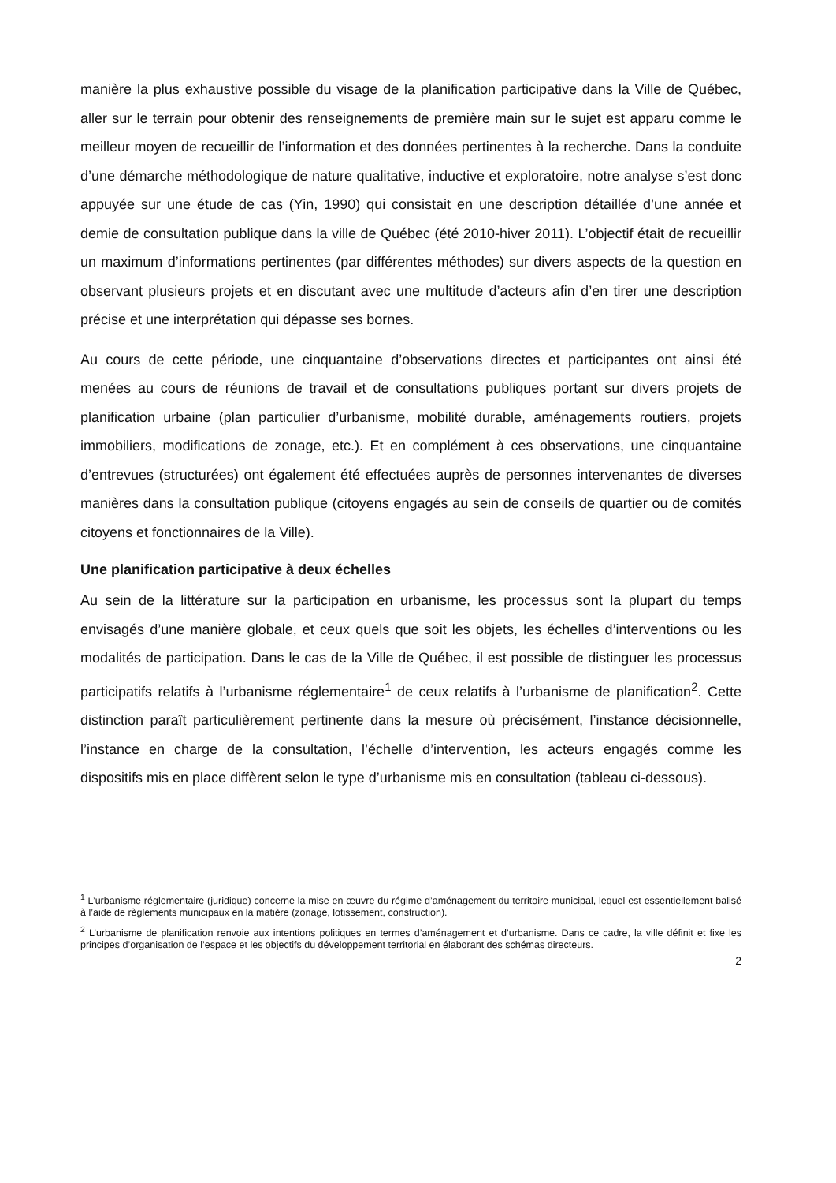manière la plus exhaustive possible du visage de la planification participative dans la Ville de Québec, aller sur le terrain pour obtenir des renseignements de première main sur le sujet est apparu comme le meilleur moyen de recueillir de l’information et des données pertinentes à la recherche. Dans la conduite d’une démarche méthodologique de nature qualitative, inductive et exploratoire, notre analyse s’est donc appuyée sur une étude de cas (Yin, 1990) qui consistait en une description détaillée d’une année et demie de consultation publique dans la ville de Québec (été 2010-hiver 2011). L’objectif était de recueillir un maximum d’informations pertinentes (par différentes méthodes) sur divers aspects de la question en observant plusieurs projets et en discutant avec une multitude d’acteurs afin d’en tirer une description précise et une interprétation qui dépasse ses bornes.
Au cours de cette période, une cinquantaine d’observations directes et participantes ont ainsi été menées au cours de réunions de travail et de consultations publiques portant sur divers projets de planification urbaine (plan particulier d’urbanisme, mobilité durable, aménagements routiers, projets immobiliers, modifications de zonage, etc.). Et en complément à ces observations, une cinquantaine d’entrevues (structurées) ont également été effectuées auprès de personnes intervenantes de diverses manières dans la consultation publique (citoyens engagés au sein de conseils de quartier ou de comités citoyens et fonctionnaires de la Ville).
Une planification participative à deux échelles
Au sein de la littérature sur la participation en urbanisme, les processus sont la plupart du temps envisagés d’une manière globale, et ceux quels que soit les objets, les échelles d’interventions ou les modalités de participation. Dans le cas de la Ville de Québec, il est possible de distinguer les processus participatifs relatifs à l’urbanisme réglementaire<sup>1</sup> de ceux relatifs à l’urbanisme de planification<sup>2</sup>. Cette distinction paraît particulièrement pertinente dans la mesure où précisément, l’instance décisionnelle, l’instance en charge de la consultation, l’échelle d’intervention, les acteurs engagés comme les dispositifs mis en place diffèrent selon le type d’urbanisme mis en consultation (tableau ci-dessous).
<sup>1</sup> L’urbanisme réglementaire (juridique) concerne la mise en œuvre du régime d’aménagement du territoire municipal, lequel est essentiellement balisé à l’aide de règlements municipaux en la matière (zonage, lotissement, construction).
<sup>2</sup> L’urbanisme de planification renvoie aux intentions politiques en termes d’aménagement et d’urbanisme. Dans ce cadre, la ville définit et fixe les principes d’organisation de l’espace et les objectifs du développement territorial en élaborant des schémas directeurs.
2